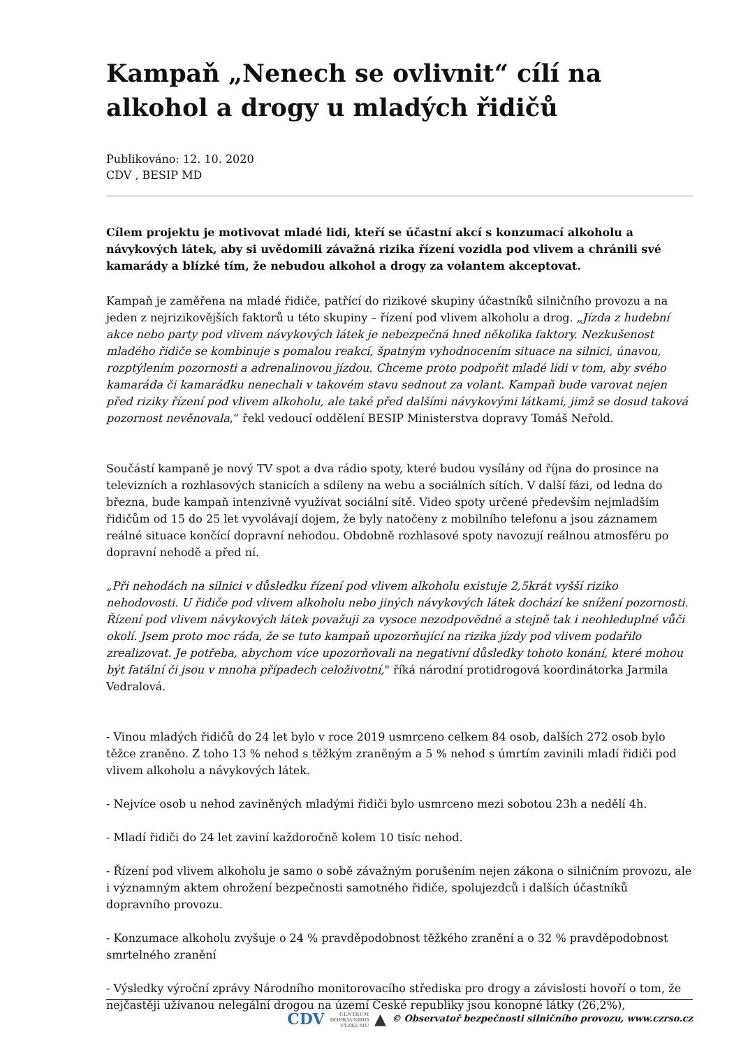Kampaň „Nenech se ovlivnit“ cílí na alkohol a drogy u mladých řidičů
Publikováno: 12. 10. 2020
CDV , BESIP MD
Cílem projektu je motivovat mladé lidi, kteří se účastní akcí s konzumací alkoholu a návykových látek, aby si uvědomili závažná rizika řízení vozidla pod vlivem a chránili své kamarády a blízké tím, že nebudou alkohol a drogy za volantem akceptovat.
Kampaň je zaměřena na mladé řidiče, patřící do rizikové skupiny účastníků silničního provozu a na jeden z nejrizikovějších faktorů u této skupiny – řízení pod vlivem alkoholu a drog. „Jízda z hudební akce nebo party pod vlivem návykových látek je nebezpečná hned několika faktory. Nezkušenost mladého řidiče se kombinuje s pomalou reakcí, špatným vyhodnocením situace na silnici, únavou, rozptýlením pozornosti a adrenalinovou jízdou. Chceme proto podpořit mladé lidi v tom, aby svého kamaráda či kamarádku nenechali v takovém stavu sednout za volant. Kampaň bude varovat nejen před riziky řízení pod vlivem alkoholu, ale také před dalšími návykovými látkami, jimž se dosud taková pozornost nevěnovala,“ řekl vedoucí oddělení BESIP Ministerstva dopravy Tomáš Neřold.
Součástí kampaně je nový TV spot a dva rádio spoty, které budou vysílány od října do prosince na televizních a rozhlasových stanicích a sdíleny na webu a sociálních sítích. V další fázi, od ledna do března, bude kampaň intenzivně využívat sociální sítě. Video spoty určené především nejmladším řidičům od 15 do 25 let vyvolávají dojem, že byly natočeny z mobilního telefonu a jsou záznamem reálné situace končící dopravní nehodou. Obdobně rozhlasové spoty navozují reálnou atmosféru po dopravní nehodě a před ní.
„Při nehodách na silnici v důsledku řízení pod vlivem alkoholu existuje 2,5krát vyšší riziko nehodovosti. U řidiče pod vlivem alkoholu nebo jiných návykových látek dochází ke snížení pozornosti. Řízení pod vlivem návykových látek považuji za vysoce nezodpovědné a stejně tak i neohleduplné vůči okolí. Jsem proto moc ráda, že se tuto kampaň upozorňující na rizika jízdy pod vlivem podařilo zrealizovat. Je potřeba, abychom více upozorňovali na negativní důsledky tohoto konání, které mohou být fatální či jsou v mnoha případech celoživotní," říká národní protidrogová koordinátorka Jarmila Vedralová.
- Vinou mladých řidičů do 24 let bylo v roce 2019 usmrceno celkem 84 osob, dalších 272 osob bylo těžce zraněno. Z toho 13 % nehod s těžkým zraněným a 5 % nehod s úmrtím zavinili mladí řidiči pod vlivem alkoholu a návykových látek.
- Nejvíce osob u nehod zaviněných mladými řidiči bylo usmrceno mezi sobotou 23h a nedělí 4h.
- Mladí řidiči do 24 let zaviní každoročně kolem 10 tisíc nehod.
- Řízení pod vlivem alkoholu je samo o sobě závažným porušením nejen zákona o silničním provozu, ale i významným aktem ohrožení bezpečnosti samotného řidiče, spolujezdců i dalších účastníků dopravního provozu.
- Konzumace alkoholu zvyšuje o 24 % pravděpodobnost těžkého zranění a o 32 % pravděpodobnost smrtelného zranění
- Výsledky výroční zprávy Národního monitorovacího střediska pro drogy a závislosti hovoří o tom, že nejčastěji užívanou nelegální drogou na území České republiky jsou konopné látky (26,2%),
CDV CENTRUM
DOPRAVNÍHO
VÝZKUMU ▲ © Observatoř bezpečnosti silničního provozu, www.czrso.cz